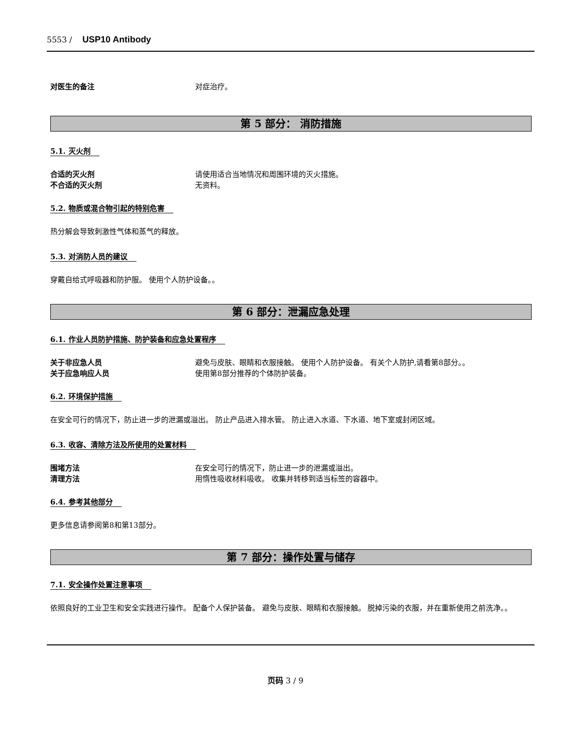5553 / USP10 Antibody
对医生的备注 对症治疗。
第 5 部分： 消防措施
5.1. 灭火剂
合适的灭火剂 请使用适合当地情况和周围环境的灭火措施。
不合适的灭火剂 无资料。
5.2. 物质或混合物引起的特别危害
热分解会导致刺激性气体和蒸气的释放。
5.3. 对消防人员的建议
穿戴自给式呼吸器和防护服。 使用个人防护设备。。
第 6 部分：泄漏应急处理
6.1. 作业人员防护措施、防护装备和应急处置程序
关于非应急人员 避免与皮肤、眼睛和衣服接触。 使用个人防护设备。 有关个人防护,请看第8部分。。
关于应急响应人员 使用第8部分推荐的个体防护装备。
6.2. 环境保护措施
在安全可行的情况下，防止进一步的泄漏或溢出。 防止产品进入排水管。 防止进入水道、下水道、地下室或封闭区域。
6.3. 收容、清除方法及所使用的处置材料
围堵方法 在安全可行的情况下，防止进一步的泄漏或溢出。
清理方法 用惰性吸收材料吸收。 收集并转移到适当标签的容器中。
6.4. 参考其他部分
更多信息请参阅第8和第13部分。
第 7 部分：操作处置与储存
7.1. 安全操作处置注意事项
依照良好的工业卫生和安全实践进行操作。 配备个人保护装备。 避免与皮肤、眼睛和衣服接触。 脱掉污染的衣服，并在重新使用之前洗净。。
页码 3 / 9